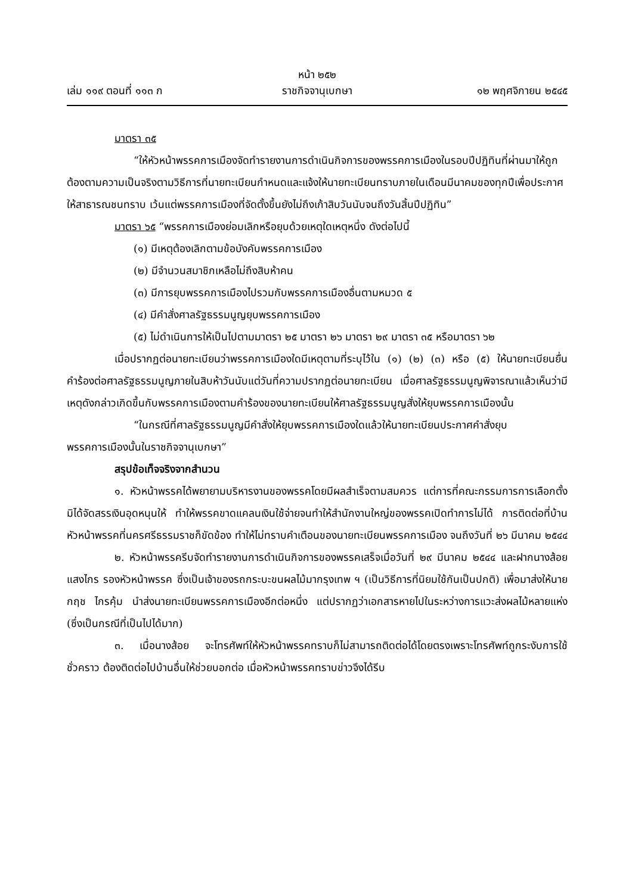หน้า ๒๕๒
เล่ม ๑๑๙ ตอนที่ ๑๑๓ ก ราชกิจจานุเบกษา ๑๒ พฤศจิกายน ๒๕๔๕
มาตรา ๓๕
“ให้หัวหน้าพรรคการเมืองจัดทำรายงานการดำเนินกิจการของพรรคการเมืองในรอบปีปฏิทินที่ผ่านมาให้ถูกต้องตามความเป็นจริงตามวิธีการที่นายทะเบียนกำหนดและแจ้งให้นายทะเบียนทราบภายในเดือนมีนาคมของทุกปีเพื่อประกาศให้สาธารณชนทราบ เว้นแต่พรรคการเมืองที่จัดตั้งขึ้นยังไม่ถึงเก้าสิบวันนับจนถึงวันสิ้นปีปฏิทิน”
มาตรา ๖๕ “พรรคการเมืองย่อมเลิกหรือยุบด้วยเหตุใดเหตุหนึ่ง ดังต่อไปนี้
(๑) มีเหตุต้องเลิกตามข้อบังคับพรรคการเมือง
(๒) มีจำนวนสมาชิกเหลือไม่ถึงสิบห้าคน
(๓) มีการยุบพรรคการเมืองไปรวมกับพรรคการเมืองอื่นตามหมวด ๕
(๔) มีคำสั่งศาลรัฐธรรมนูญยุบพรรคการเมือง
(๕) ไม่ดำเนินการให้เป็นไปตามมาตรา ๒๕ มาตรา ๒๖ มาตรา ๒๙ มาตรา ๓๕ หรือมาตรา ๖๒
เมื่อปรากฏต่อนายทะเบียนว่าพรรคการเมืองใดมีเหตุตามที่ระบุไว้ใน (๑) (๒) (๓) หรือ (๕) ให้นายทะเบียนยื่นคำร้องต่อศาลรัฐธรรมนูญภายในสิบห้าวันนับแต่วันที่ความปรากฏต่อนายทะเบียน เมื่อศาลรัฐธรรมนูญพิจารณาแล้วเห็นว่ามีเหตุดังกล่าวเกิดขึ้นกับพรรคการเมืองตามคำร้องของนายทะเบียนให้ศาลรัฐธรรมนูญสั่งให้ยุบพรรคการเมืองนั้น
“ในกรณีที่ศาลรัฐธรรมนูญมีคำสั่งให้ยุบพรรคการเมืองใดแล้วให้นายทะเบียนประกาศคำสั่งยุบพรรคการเมืองนั้นในราชกิจจานุเบกษา”
สรุปข้อเท็จจริงจากสำนวน
๑. หัวหน้าพรรคได้พยายามบริหารงานของพรรคโดยมีผลสำเร็จตามสมควร แต่การที่คณะกรรมการการเลือกตั้งมิได้จัดสรรเงินอุดหนุนให้ ทำให้พรรคขาดแคลนเงินใช้จ่ายจนทำให้สำนักงานใหญ่ของพรรคเปิดทำการไม่ได้ การติดต่อที่บ้านหัวหน้าพรรคที่นครศรีธรรมราชก็ขัดข้อง ทำให้ไม่ทราบคำเตือนของนายทะเบียนพรรคการเมือง จนถึงวันที่ ๒๖ มีนาคม ๒๕๔๔
๒. หัวหน้าพรรครีบจัดทำรายงานการดำเนินกิจการของพรรคเสร็จเมื่อวันที่ ๒๙ มีนาคม ๒๕๔๔ และฝากนางส้อย แสงไกร รองหัวหน้าพรรค ซึ่งเป็นเจ้าของรถกระบะขนผลไม้มากรุงเทพ ฯ (เป็นวิธีการที่นิยมใช้กันเป็นปกติ) เพื่อมาส่งให้นายกฤช ไกรคุ้ม นำส่งนายทะเบียนพรรคการเมืองอีกต่อหนึ่ง แต่ปรากฏว่าเอกสารหายไปในระหว่างการแวะส่งผลไม้หลายแห่ง (ซึ่งเป็นกรณีที่เป็นไปได้มาก)
๓. เมื่อนางส้อย จะโทรศัพท์ให้หัวหน้าพรรคทราบก็ไม่สามารถติดต่อได้โดยตรงเพราะโทรศัพท์ถูกระงับการใช้ชั่วคราว ต้องติดต่อไปบ้านอื่นให้ช่วยบอกต่อ เมื่อหัวหน้าพรรคทราบข่าวจึงได้รีบ